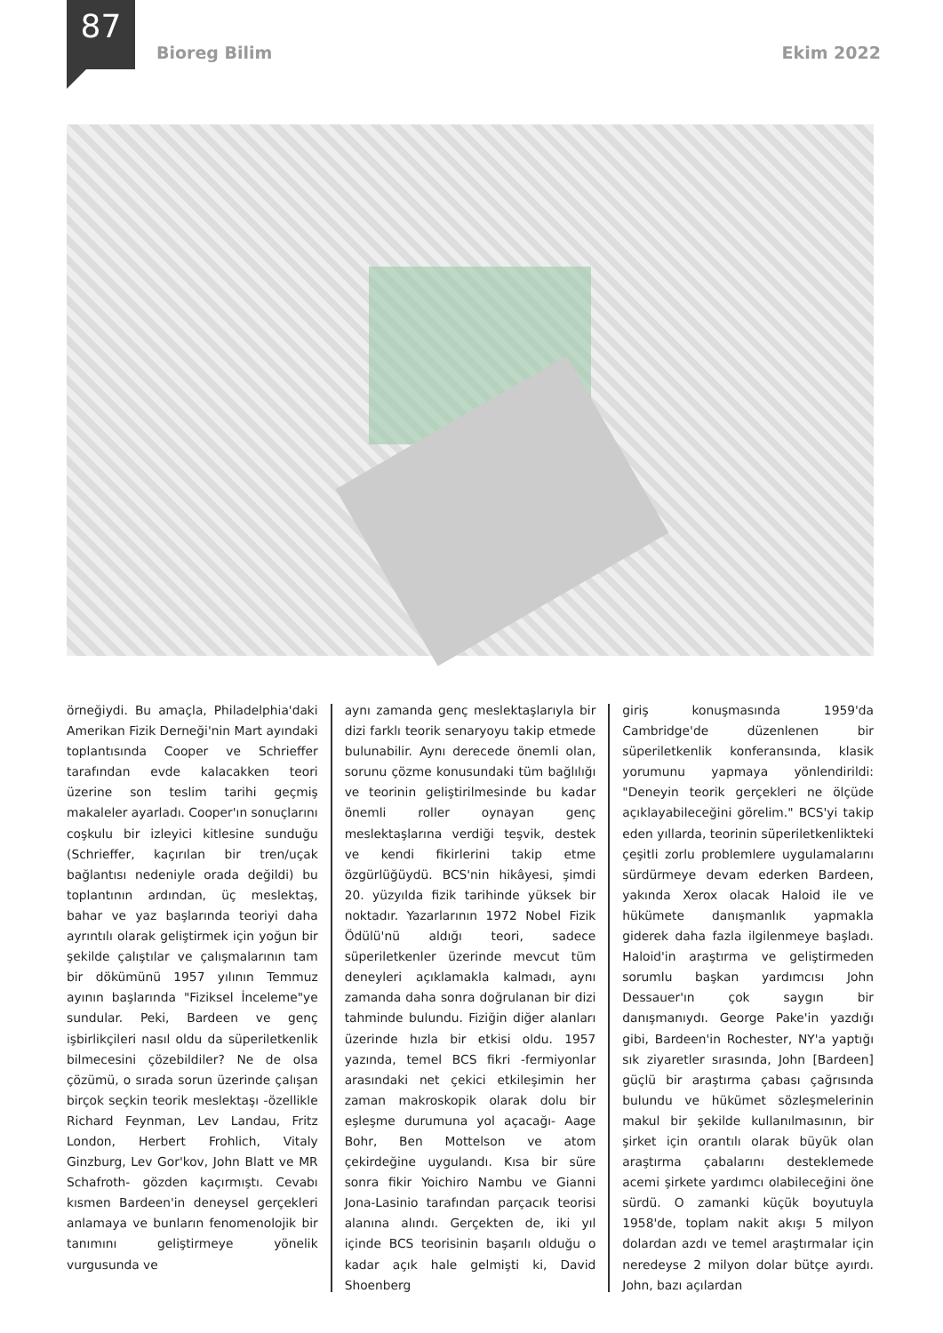87
Bioreg Bilim Ekim 2022
örneğiydi. Bu amaçla, Philadelphia'daki Amerikan Fizik Derneği'nin Mart ayındaki toplantısında Cooper ve Schrieffer tarafından evde kalacakken teori üzerine son teslim tarihi geçmiş makaleler ayarladı. Cooper'ın sonuçlarını coşkulu bir izleyici kitlesine sunduğu (Schrieffer, kaçırılan bir tren/uçak bağlantısı nedeniyle orada değildi) bu toplantının ardından, üç meslektaş, bahar ve yaz başlarında teoriyi daha ayrıntılı olarak geliştirmek için yoğun bir şekilde çalıştılar ve çalışmalarının tam bir dökümünü 1957 yılının Temmuz ayının başlarında "Fiziksel İnceleme"ye sundular. Peki, Bardeen ve genç işbirlikçileri nasıl oldu da süperiletkenlik bilmecesini çözebildiler? Ne de olsa çözümü, o sırada sorun üzerinde çalışan birçok seçkin teorik meslektaşı -özellikle Richard Feynman, Lev Landau, Fritz London, Herbert Frohlich, Vitaly Ginzburg, Lev Gor'kov, John Blatt ve MR Schafroth- gözden kaçırmıştı. Cevabı kısmen Bardeen'in deneysel gerçekleri anlamaya ve bunların fenomenolojik bir tanımını geliştirmeye yönelik vurgusunda ve
aynı zamanda genç meslektaşlarıyla bir dizi farklı teorik senaryoyu takip etmede bulunabilir. Aynı derecede önemli olan, sorunu çözme konusundaki tüm bağlılığı ve teorinin geliştirilmesinde bu kadar önemli roller oynayan genç meslektaşlarına verdiği teşvik, destek ve kendi fikirlerini takip etme özgürlüğüydü. BCS'nin hikâyesi, şimdi 20. yüzyılda fizik tarihinde yüksek bir noktadır. Yazarlarının 1972 Nobel Fizik Ödülü'nü aldığı teori, sadece süperiletkenler üzerinde mevcut tüm deneyleri açıklamakla kalmadı, aynı zamanda daha sonra doğrulanan bir dizi tahminde bulundu. Fiziğin diğer alanları üzerinde hızla bir etkisi oldu. 1957 yazında, temel BCS fikri -fermiyonlar arasındaki net çekici etkileşimin her zaman makroskopik olarak dolu bir eşleşme durumuna yol açacağı- Aage Bohr, Ben Mottelson ve atom çekirdeğine uygulandı. Kısa bir süre sonra fikir Yoichiro Nambu ve Gianni Jona-Lasinio tarafından parçacık teorisi alanına alındı. Gerçekten de, iki yıl içinde BCS teorisinin başarılı olduğu o kadar açık hale gelmişti ki, David Shoenberg
giriş konuşmasında 1959'da Cambridge'de düzenlenen bir süperiletkenlik konferansında, klasik yorumunu yapmaya yönlendirildi: "Deneyin teorik gerçekleri ne ölçüde açıklayabileceğini görelim." BCS'yi takip eden yıllarda, teorinin süperiletkenlikteki çeşitli zorlu problemlere uygulamalarını sürdürmeye devam ederken Bardeen, yakında Xerox olacak Haloid ile ve hükümete danışmanlık yapmakla giderek daha fazla ilgilenmeye başladı. Haloid'in araştırma ve geliştirmeden sorumlu başkan yardımcısı John Dessauer'ın çok saygın bir danışmanıydı. George Pake'in yazdığı gibi, Bardeen'in Rochester, NY'a yaptığı sık ziyaretler sırasında, John [Bardeen] güçlü bir araştırma çabası çağrısında bulundu ve hükümet sözleşmelerinin makul bir şekilde kullanılmasının, bir şirket için orantılı olarak büyük olan araştırma çabalarını desteklemede acemi şirkete yardımcı olabileceğini öne sürdü. O zamanki küçük boyutuyla 1958'de, toplam nakit akışı 5 milyon dolardan azdı ve temel araştırmalar için neredeyse 2 milyon dolar bütçe ayırdı. John, bazı açılardan